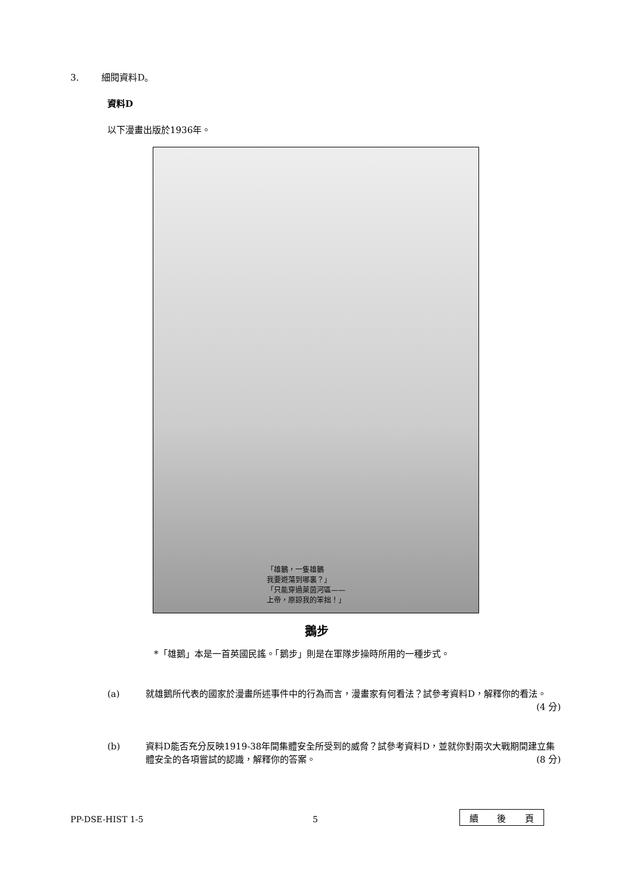3. 細閱資料D。
資料D
以下漫畫出版於1936年。
「雄鵝，一隻雄鵝
我要遊蕩到哪裏？」
「只能穿過萊茵河區——
上帝，原諒我的笨拙！」
鵝步
*「雄鵝」本是一首英國民謠。「鵝步」則是在軍隊步操時所用的一種步式。
(a) 就雄鵝所代表的國家於漫畫所述事件中的行為而言，漫畫家有何看法？試參考資料D，解釋你的看法。 (4 分)
(b) 資料D能否充分反映1919-38年間集體安全所受到的威脅？試參考資料D，並就你對兩次大戰期間建立集體安全的各項嘗試的認識，解釋你的答案。 (8 分)
PP-DSE-HIST 1-5 5 續 後 頁